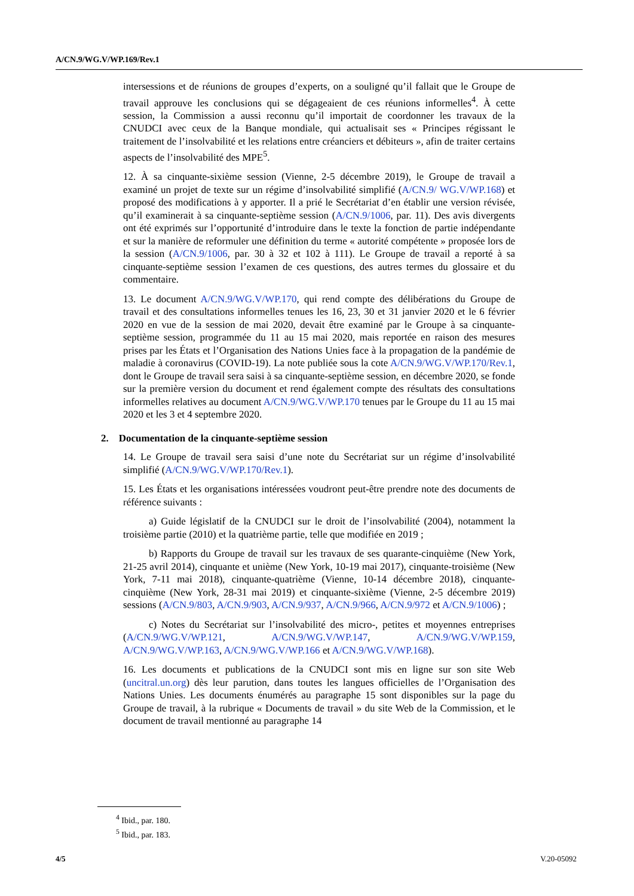A/CN.9/WG.V/WP.169/Rev.1
intersessions et de réunions de groupes d’experts, on a souligné qu’il fallait que le Groupe de travail approuve les conclusions qui se dégageaient de ces réunions informelles<sup>4</sup>. À cette session, la Commission a aussi reconnu qu’il importait de coordonner les travaux de la CNUDCI avec ceux de la Banque mondiale, qui actualisait ses « Principes régissant le traitement de l’insolvabilité et les relations entre créanciers et débiteurs », afin de traiter certains aspects de l’insolvabilité des MPE<sup>5</sup>.
12. À sa cinquante-sixième session (Vienne, 2-5 décembre 2019), le Groupe de travail a examiné un projet de texte sur un régime d’insolvabilité simplifié (A/CN.9/ WG.V/WP.168) et proposé des modifications à y apporter. Il a prié le Secrétariat d’en établir une version révisée, qu’il examinerait à sa cinquante-septième session (A/CN.9/1006, par. 11). Des avis divergents ont été exprimés sur l’opportunité d’introduire dans le texte la fonction de partie indépendante et sur la manière de reformuler une définition du terme « autorité compétente » proposée lors de la session (A/CN.9/1006, par. 30 à 32 et 102 à 111). Le Groupe de travail a reporté à sa cinquante-septième session l’examen de ces questions, des autres termes du glossaire et du commentaire.
13. Le document A/CN.9/WG.V/WP.170, qui rend compte des délibérations du Groupe de travail et des consultations informelles tenues les 16, 23, 30 et 31 janvier 2020 et le 6 février 2020 en vue de la session de mai 2020, devait être examiné par le Groupe à sa cinquante-septième session, programmée du 11 au 15 mai 2020, mais reportée en raison des mesures prises par les États et l’Organisation des Nations Unies face à la propagation de la pandémie de maladie à coronavirus (COVID-19). La note publiée sous la cote A/CN.9/WG.V/WP.170/Rev.1, dont le Groupe de travail sera saisi à sa cinquante-septième session, en décembre 2020, se fonde sur la première version du document et rend également compte des résultats des consultations informelles relatives au document A/CN.9/WG.V/WP.170 tenues par le Groupe du 11 au 15 mai 2020 et les 3 et 4 septembre 2020.
2. Documentation de la cinquante-septième session
14. Le Groupe de travail sera saisi d’une note du Secrétariat sur un régime d’insolvabilité simplifié (A/CN.9/WG.V/WP.170/Rev.1).
15. Les États et les organisations intéressées voudront peut-être prendre note des documents de référence suivants :
a) Guide législatif de la CNUDCI sur le droit de l’insolvabilité (2004), notamment la troisième partie (2010) et la quatrième partie, telle que modifiée en 2019 ;
b) Rapports du Groupe de travail sur les travaux de ses quarante-cinquième (New York, 21-25 avril 2014), cinquante et unième (New York, 10-19 mai 2017), cinquante-troisième (New York, 7-11 mai 2018), cinquante-quatrième (Vienne, 10-14 décembre 2018), cinquante-cinquième (New York, 28-31 mai 2019) et cinquante-sixième (Vienne, 2-5 décembre 2019) sessions (A/CN.9/803, A/CN.9/903, A/CN.9/937, A/CN.9/966, A/CN.9/972 et A/CN.9/1006) ;
c) Notes du Secrétariat sur l’insolvabilité des micro-, petites et moyennes entreprises (A/CN.9/WG.V/WP.121, A/CN.9/WG.V/WP.147, A/CN.9/WG.V/WP.159, A/CN.9/WG.V/WP.163, A/CN.9/WG.V/WP.166 et A/CN.9/WG.V/WP.168).
16. Les documents et publications de la CNUDCI sont mis en ligne sur son site Web (uncitral.un.org) dès leur parution, dans toutes les langues officielles de l’Organisation des Nations Unies. Les documents énumérés au paragraphe 15 sont disponibles sur la page du Groupe de travail, à la rubrique « Documents de travail » du site Web de la Commission, et le document de travail mentionné au paragraphe 14
<sup>4</sup> Ibid., par. 180.
<sup>5</sup> Ibid., par. 183.
4/5 V.20-05092